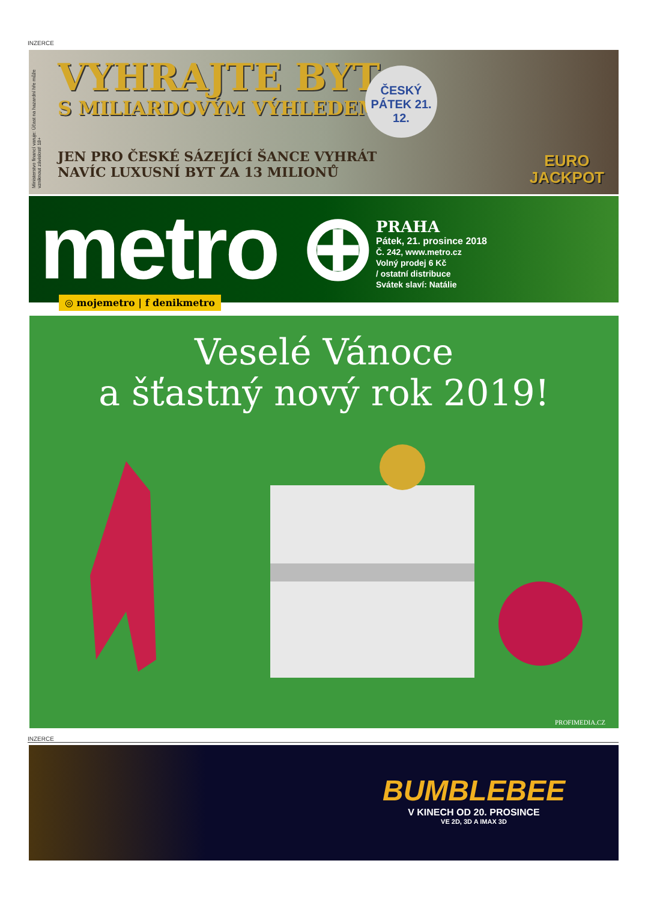INZERCE
Ministerstvo financí varuje: Účast na hazardní hře může vzniknout závislost! 18+
VYHRAJTE BYT
S MILIARDOVÝM VÝHLEDEM
ČESKÝ PÁTEK 21. 12.
JEN PRO ČESKÉ SÁZEJÍCÍ ŠANCE VYHRÁT
NAVÍC LUXUSNÍ BYT ZA 13 MILIONŮ
EURO
JACKPOT
metro ⊕
PRAHA
Pátek, 21. prosince 2018
Č. 242, www.metro.cz
Volný prodej 6 Kč
/ ostatní distribuce
Svátek slaví: Natálie
◎ mojemetro | f denikmetro
Veselé Vánoce
a šťastný nový rok 2019!
PROFIMEDIA.CZ
INZERCE
BUMBLEBEE
V KINECH OD 20. PROSINCE
VE 2D, 3D A IMAX 3D